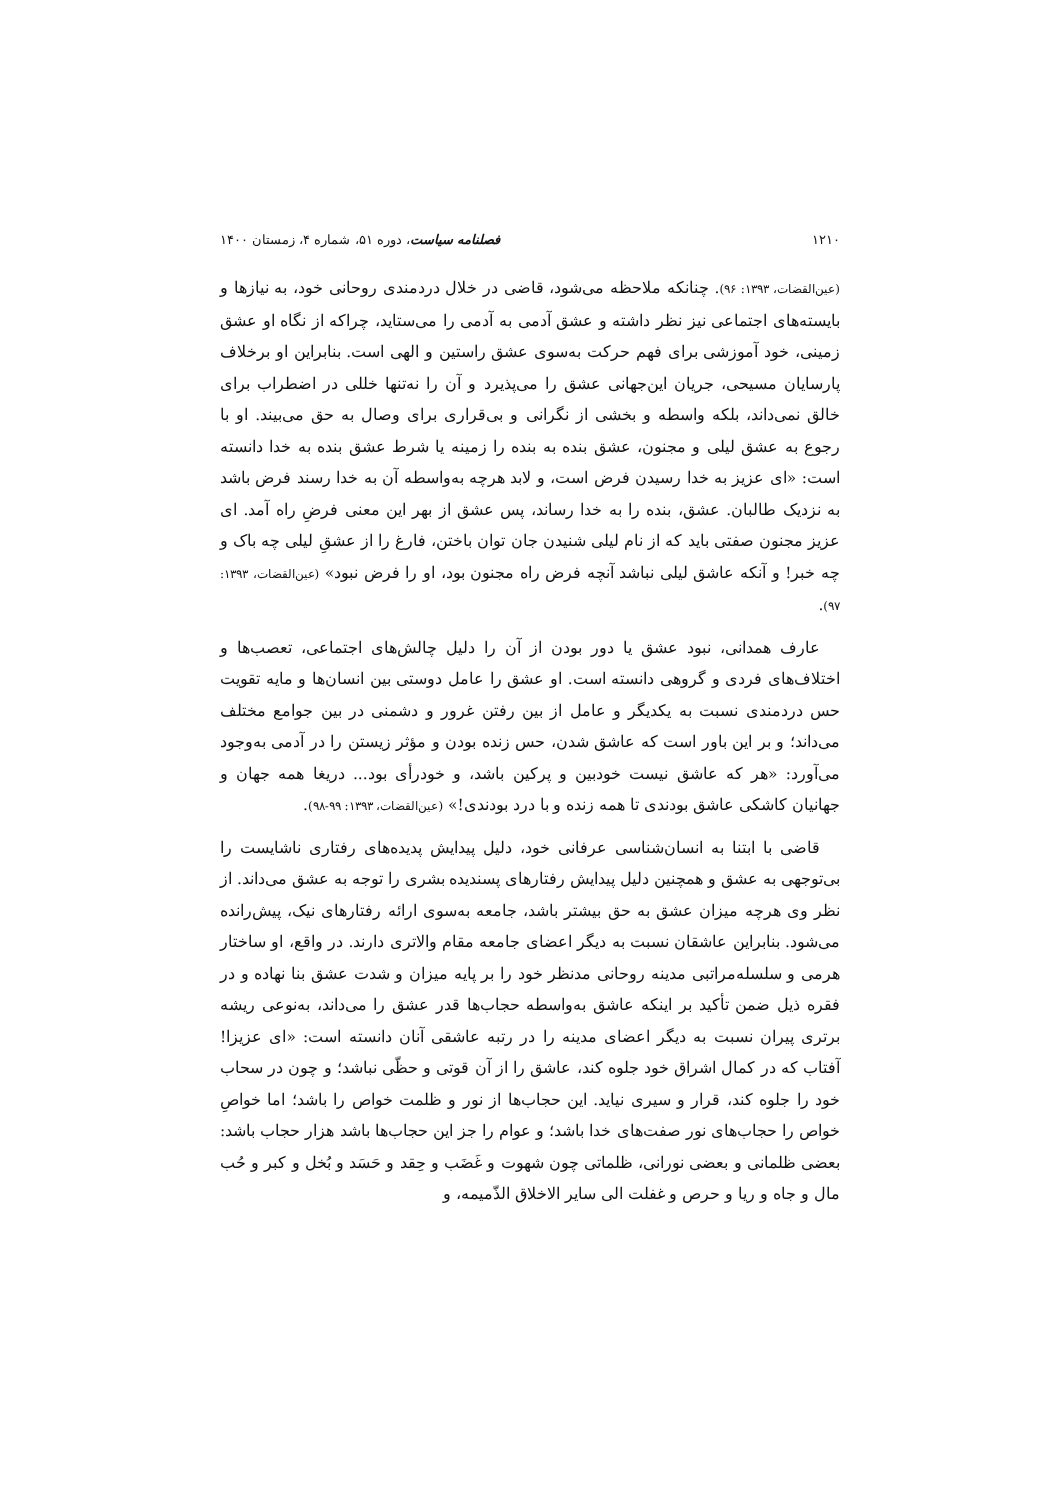۱۲۱۰ فصلنامه سیاست، دوره ۵۱، شماره ۴، زمستان ۱۴۰۰
(عین‌القضات، ۱۳۹۳: ۹۶). چنانکه ملاحظه می‌شود، قاضی در خلال دردمندی روحانی خود، به نیازها و بایسته‌های اجتماعی نیز نظر داشته و عشق آدمی به آدمی را می‌ستاید، چراکه از نگاه او عشق زمینی، خود آموزشی برای فهم حرکت به‌سوی عشق راستین و الهی است. بنابراین او برخلاف پارسایان مسیحی، جریان این‌جهانی عشق را می‌پذیرد و آن را نه‌تنها خللی در اضطراب برای خالق نمی‌داند، بلکه واسطه و بخشی از نگرانی و بی‌قراری برای وصال به حق می‌بیند. او با رجوع به عشق لیلی و مجنون، عشق بنده به بنده را زمینه یا شرط عشق بنده به خدا دانسته است: «ای عزیز به خدا رسیدن فرض است، و لابد هرچه به‌واسطه آن به خدا رسند فرض باشد به نزدیک طالبان. عشق، بنده را به خدا رساند، پس عشق از بهر این معنی فرضِ راه آمد. ای عزیز مجنون صفتی باید که از نام لیلی شنیدن جان توان باختن، فارغ را از عشقِ لیلی چه باک و چه خبر! و آنکه عاشق لیلی نباشد آنچه فرض راه مجنون بود، او را فرض نبود» (عین‌القضات، ۱۳۹۳: ۹۷).
عارف همدانی، نبود عشق یا دور بودن از آن را دلیل چالش‌های اجتماعی، تعصب‌ها و اختلاف‌های فردی و گروهی دانسته است. او عشق را عامل دوستی بین انسان‌ها و مایه تقویت حس دردمندی نسبت به یکدیگر و عامل از بین رفتن غرور و دشمنی در بین جوامع مختلف می‌داند؛ و بر این باور است که عاشق شدن، حس زنده بودن و مؤثر زیستن را در آدمی به‌وجود می‌آورد: «هر که عاشق نیست خودبین و پرکین باشد، و خودرأی بود... دریغا همه جهان و جهانیان کاشکی عاشق بودندی تا همه زنده و با درد بودندی!» (عین‌القضات، ۱۳۹۳: ۹۹-۹۸).
قاضی با ابتنا به انسان‌شناسی عرفانی خود، دلیل پیدایش پدیده‌های رفتاری ناشایست را بی‌توجهی به عشق و همچنین دلیل پیدایش رفتارهای پسندیده بشری را توجه به عشق می‌داند. از نظر وی هرچه میزان عشق به حق بیشتر باشد، جامعه به‌سوی ارائه رفتارهای نیک، پیش‌رانده می‌شود. بنابراین عاشقان نسبت به دیگر اعضای جامعه مقام والاتری دارند. در واقع، او ساختار هرمی و سلسله‌مراتبی مدینه روحانی مدنظر خود را بر پایه میزان و شدت عشق بنا نهاده و در فقره ذیل ضمن تأکید بر اینکه عاشق به‌واسطه حجاب‌ها قدر عشق را می‌داند، به‌نوعی ریشه برتری پیران نسبت به دیگر اعضای مدینه را در رتبه عاشقی آنان دانسته است: «ای عزیزا! آفتاب که در کمال اشراق خود جلوه کند، عاشق را از آن قوتی و حظّی نباشد؛ و چون در سحاب خود را جلوه کند، قرار و سیری نیاید. این حجاب‌ها از نور و ظلمت خواص را باشد؛ اما خواصِ خواص را حجاب‌های نور صفت‌های خدا باشد؛ و عوام را جز این حجاب‌ها باشد هزار حجاب باشد: بعضی ظلمانی و بعضی نورانی، ظلماتی چون شهوت و غَضَب و حِقد و حَسَد و بُخل و کبر و حُب مال و جاه و ریا و حرص و غفلت الی سایر الاخلاق الذّمیمه، و